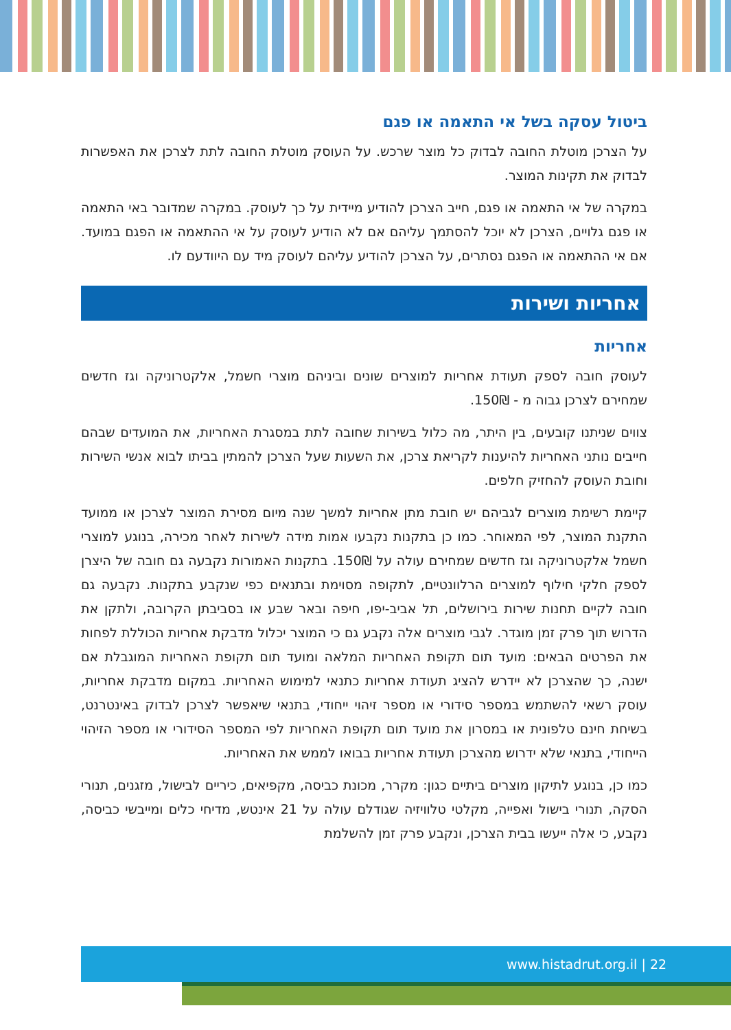ביטול עסקה בשל אי התאמה או פגם
על הצרכן מוטלת החובה לבדוק כל מוצר שרכש. על העוסק מוטלת החובה לתת לצרכן את האפשרות לבדוק את תקינות המוצר.
במקרה של אי התאמה או פגם, חייב הצרכן להודיע מיידית על כך לעוסק. במקרה שמדובר באי התאמה או פגם גלויים, הצרכן לא יוכל להסתמך עליהם אם לא הודיע לעוסק על אי ההתאמה או הפגם במועד. אם אי ההתאמה או הפגם נסתרים, על הצרכן להודיע עליהם לעוסק מיד עם היוודעם לו.
אחריות ושירות
אחריות
לעוסק חובה לספק תעודת אחריות למוצרים שונים וביניהם מוצרי חשמל, אלקטרוניקה וגז חדשים שמחירם לצרכן גבוה מ - 150₪.
צווים שניתנו קובעים, בין היתר, מה כלול בשירות שחובה לתת במסגרת האחריות, את המועדים שבהם חייבים נותני האחריות להיענות לקריאת צרכן, את השעות שעל הצרכן להמתין בביתו לבוא אנשי השירות וחובת העוסק להחזיק חלפים.
קיימת רשימת מוצרים לגביהם יש חובת מתן אחריות למשך שנה מיום מסירת המוצר לצרכן או ממועד התקנת המוצר, לפי המאוחר. כמו כן בתקנות נקבעו אמות מידה לשירות לאחר מכירה, בנוגע למוצרי חשמל אלקטרוניקה וגז חדשים שמחירם עולה על 150₪. בתקנות האמורות נקבעה גם חובה של היצרן לספק חלקי חילוף למוצרים הרלוונטיים, לתקופה מסוימת ובתנאים כפי שנקבע בתקנות. נקבעה גם חובה לקיים תחנות שירות בירושלים, תל אביב-יפו, חיפה ובאר שבע או בסביבתן הקרובה, ולתקן את הדרוש תוך פרק זמן מוגדר. לגבי מוצרים אלה נקבע גם כי המוצר יכלול מדבקת אחריות הכוללת לפחות את הפרטים הבאים: מועד תום תקופת האחריות המלאה ומועד תום תקופת האחריות המוגבלת אם ישנה, כך שהצרכן לא יידרש להציג תעודת אחריות כתנאי למימוש האחריות. במקום מדבקת אחריות, עוסק רשאי להשתמש במספר סידורי או מספר זיהוי ייחודי, בתנאי שיאפשר לצרכן לבדוק באינטרנט, בשיחת חינם טלפונית או במסרון את מועד תום תקופת האחריות לפי המספר הסידורי או מספר הזיהוי הייחודי, בתנאי שלא ידרוש מהצרכן תעודת אחריות בבואו לממש את האחריות.
כמו כן, בנוגע לתיקון מוצרים ביתיים כגון: מקרר, מכונת כביסה, מקפיאים, כיריים לבישול, מזגנים, תנורי הסקה, תנורי בישול ואפייה, מקלטי טלוויזיה שגודלם עולה על 21 אינטש, מדיחי כלים ומייבשי כביסה, נקבע, כי אלה ייעשו בבית הצרכן, ונקבע פרק זמן להשלמת
www.histadrut.org.il | 22